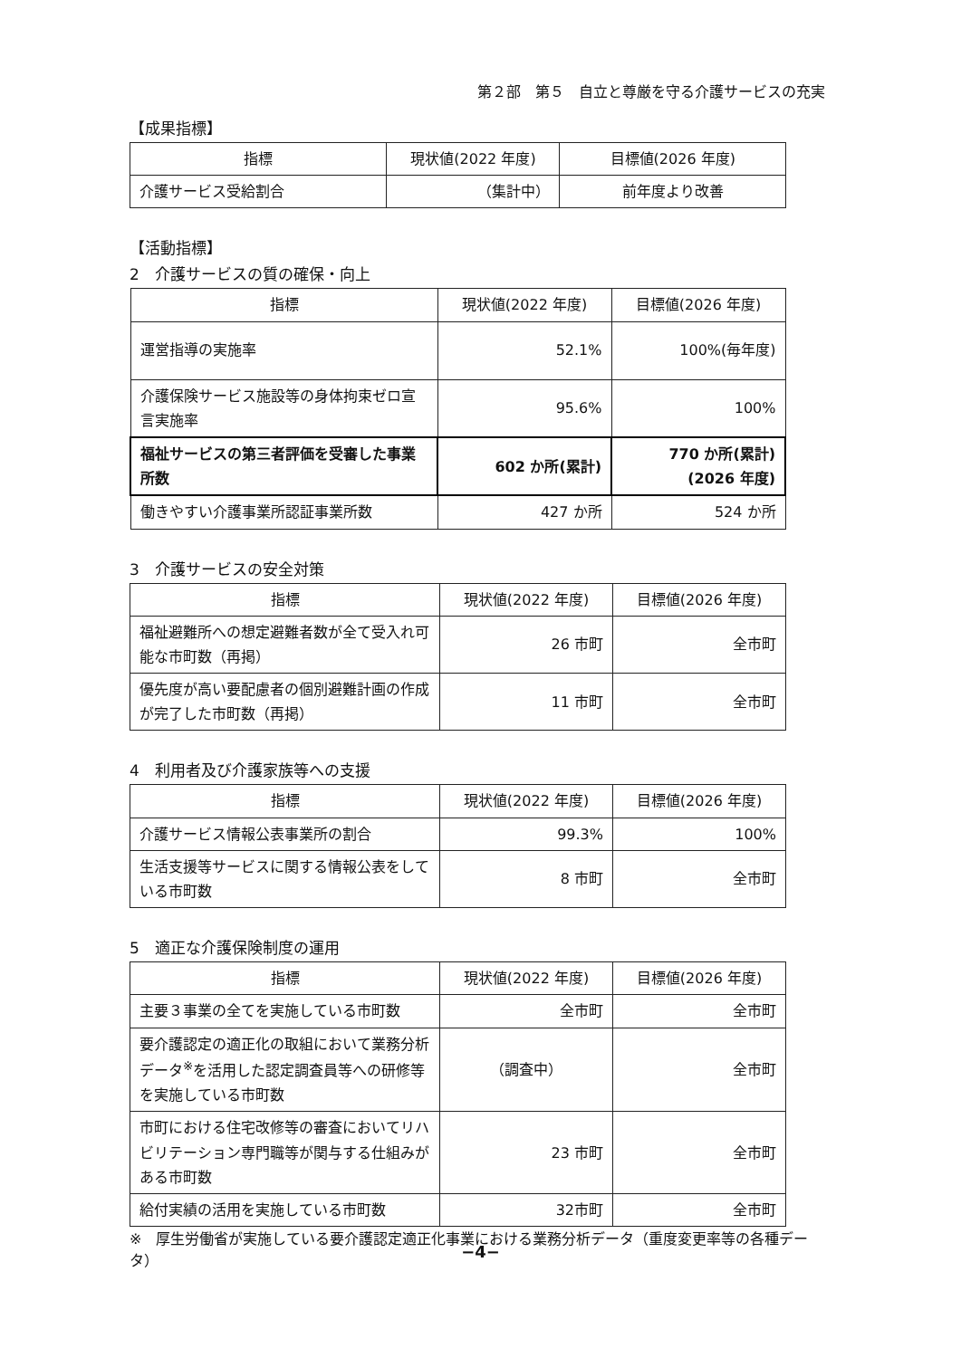第２部　第５　自立と尊厳を守る介護サービスの充実
【成果指標】
| 指標 | 現状値(2022 年度) | 目標値(2026 年度) |
| --- | --- | --- |
| 介護サービス受給割合 | （集計中） | 前年度より改善 |
【活動指標】
2　介護サービスの質の確保・向上
| 指標 | 現状値(2022 年度) | 目標値(2026 年度) |
| --- | --- | --- |
| 運営指導の実施率 | 52.1% | 100%(毎年度) |
| 介護保険サービス施設等の身体拘束ゼロ宣言実施率 | 95.6% | 100% |
| 福祉サービスの第三者評価を受審した事業所数 | 602 か所(累計) | 770 か所(累計) (2026 年度) |
| 働きやすい介護事業所認証事業所数 | 427 か所 | 524 か所 |
3　介護サービスの安全対策
| 指標 | 現状値(2022 年度) | 目標値(2026 年度) |
| --- | --- | --- |
| 福祉避難所への想定避難者数が全て受入れ可能な市町数（再掲） | 26 市町 | 全市町 |
| 優先度が高い要配慮者の個別避難計画の作成が完了した市町数（再掲） | 11 市町 | 全市町 |
4　利用者及び介護家族等への支援
| 指標 | 現状値(2022 年度) | 目標値(2026 年度) |
| --- | --- | --- |
| 介護サービス情報公表事業所の割合 | 99.3% | 100% |
| 生活支援等サービスに関する情報公表をしている市町数 | 8 市町 | 全市町 |
5　適正な介護保険制度の運用
| 指標 | 現状値(2022 年度) | 目標値(2026 年度) |
| --- | --- | --- |
| 主要３事業の全てを実施している市町数 | 全市町 | 全市町 |
| 要介護認定の適正化の取組において業務分析データ<sup>※</sup>を活用した認定調査員等への研修等を実施している市町数 | （調査中） | 全市町 |
| 市町における住宅改修等の審査においてリハビリテーション専門職等が関与する仕組みがある市町数 | 23 市町 | 全市町 |
| 給付実績の活用を実施している市町数 | 32市町 | 全市町 |
※　厚生労働省が実施している要介護認定適正化事業における業務分析データ（重度変更率等の各種データ）
−4−